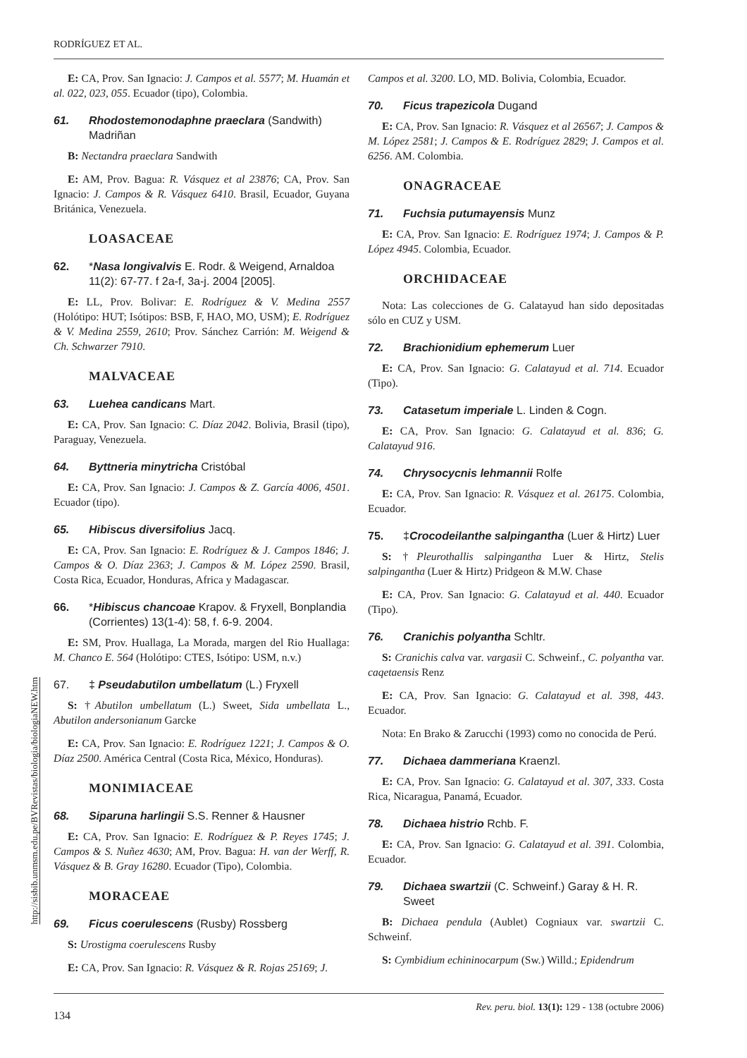RODRÍGUEZ ET AL.
E: CA, Prov. San Ignacio: J. Campos et al. 5577; M. Huamán et al. 022, 023, 055. Ecuador (tipo), Colombia.
61. Rhodostemonodaphne praeclara (Sandwith) Madriñan
B: Nectandra praeclara Sandwith
E: AM, Prov. Bagua: R. Vásquez et al 23876; CA, Prov. San Ignacio: J. Campos & R. Vásquez 6410. Brasil, Ecuador, Guyana Británica, Venezuela.
LOASACEAE
62. *Nasa longivalvis E. Rodr. & Weigend, Arnaldoa 11(2): 67-77. f 2a-f, 3a-j. 2004 [2005].
E: LL, Prov. Bolivar: E. Rodríguez & V. Medina 2557 (Holótipo: HUT; Isótipos: BSB, F, HAO, MO, USM); E. Rodríguez & V. Medina 2559, 2610; Prov. Sánchez Carrión: M. Weigend & Ch. Schwarzer 7910.
MALVACEAE
63. Luehea candicans Mart.
E: CA, Prov. San Ignacio: C. Díaz 2042. Bolivia, Brasil (tipo), Paraguay, Venezuela.
64. Byttneria minytricha Cristóbal
E: CA, Prov. San Ignacio: J. Campos & Z. García 4006, 4501. Ecuador (tipo).
65. Hibiscus diversifolius Jacq.
E: CA, Prov. San Ignacio: E. Rodríguez & J. Campos 1846; J. Campos & O. Díaz 2363; J. Campos & M. López 2590. Brasil, Costa Rica, Ecuador, Honduras, Africa y Madagascar.
66. *Hibiscus chancoae Krapov. & Fryxell, Bonplandia (Corrientes) 13(1-4): 58, f. 6-9. 2004.
E: SM, Prov. Huallaga, La Morada, margen del Rio Huallaga: M. Chanco E. 564 (Holótipo: CTES, Isótipo: USM, n.v.)
67. ‡ Pseudabutilon umbellatum (L.) Fryxell
S: †Abutilon umbellatum (L.) Sweet, Sida umbellata L., Abutilon andersonianum Garcke
E: CA, Prov. San Ignacio: E. Rodríguez 1221; J. Campos & O. Díaz 2500. América Central (Costa Rica, México, Honduras).
MONIMIACEAE
68. Siparuna harlingii S.S. Renner & Hausner
E: CA, Prov. San Ignacio: E. Rodríguez & P. Reyes 1745; J. Campos & S. Nuñez 4630; AM, Prov. Bagua: H. van der Werff, R. Vásquez & B. Gray 16280. Ecuador (Tipo), Colombia.
MORACEAE
69. Ficus coerulescens (Rusby) Rossberg
S: Urostigma coerulescens Rusby
E: CA, Prov. San Ignacio: R. Vásquez & R. Rojas 25169; J.
Campos et al. 3200. LO, MD. Bolivia, Colombia, Ecuador.
70. Ficus trapezicola Dugand
E: CA, Prov. San Ignacio: R. Vásquez et al 26567; J. Campos & M. López 2581; J. Campos & E. Rodríguez 2829; J. Campos et al. 6256. AM. Colombia.
ONAGRACEAE
71. Fuchsia putumayensis Munz
E: CA, Prov. San Ignacio: E. Rodríguez 1974; J. Campos & P. López 4945. Colombia, Ecuador.
ORCHIDACEAE
Nota: Las colecciones de G. Calatayud han sido depositadas sólo en CUZ y USM.
72. Brachionidium ephemerum Luer
E: CA, Prov. San Ignacio: G. Calatayud et al. 714. Ecuador (Tipo).
73. Catasetum imperiale L. Linden & Cogn.
E: CA, Prov. San Ignacio: G. Calatayud et al. 836; G. Calatayud 916.
74. Chrysocycnis lehmannii Rolfe
E: CA, Prov. San Ignacio: R. Vásquez et al. 26175. Colombia, Ecuador.
75. ‡Crocodeilanthe salpingantha (Luer & Hirtz) Luer
S: †Pleurothallis salpingantha Luer & Hirtz, Stelis salpingantha (Luer & Hirtz) Pridgeon & M.W. Chase
E: CA, Prov. San Ignacio: G. Calatayud et al. 440. Ecuador (Tipo).
76. Cranichis polyantha Schltr.
S: Cranichis calva var. vargasii C. Schweinf., C. polyantha var. caqetaensis Renz
E: CA, Prov. San Ignacio: G. Calatayud et al. 398, 443. Ecuador.
Nota: En Brako & Zarucchi (1993) como no conocida de Perú.
77. Dichaea dammeriana Kraenzl.
E: CA, Prov. San Ignacio: G. Calatayud et al. 307, 333. Costa Rica, Nicaragua, Panamá, Ecuador.
78. Dichaea histrio Rchb. F.
E: CA, Prov. San Ignacio: G. Calatayud et al. 391. Colombia, Ecuador.
79. Dichaea swartzii (C. Schweinf.) Garay & H. R. Sweet
B: Dichaea pendula (Aublet) Cogniaux var. swartzii C. Schweinf.
S: Cymbidium echininocarpum (Sw.) Willd.; Epidendrum
http://sisbib.unmsm.edu.pe/BVRevistas/biologia/biologiaNEW.htm
134 Rev. peru. biol. 13(1): 129 - 138 (octubre 2006)